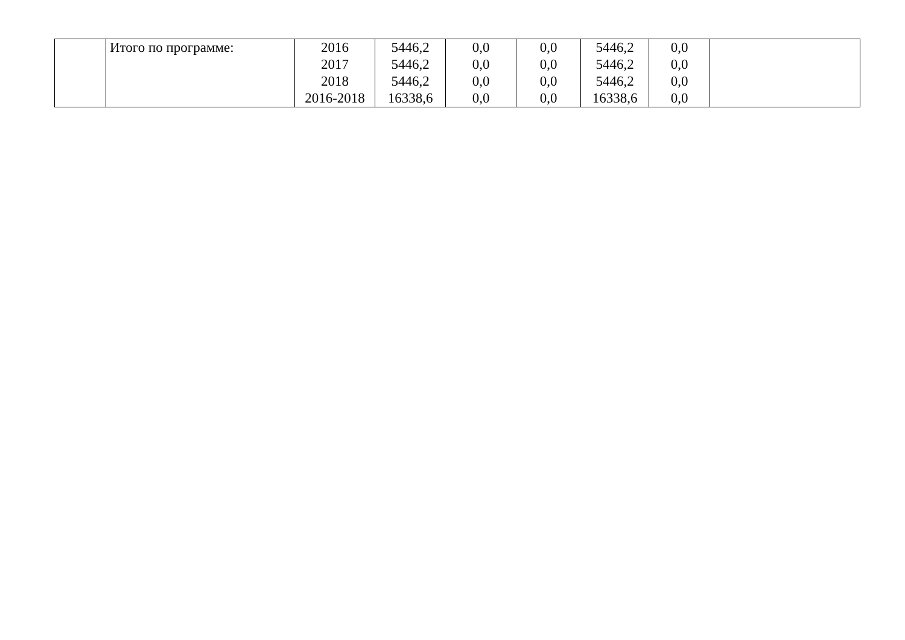| | Итого по программе: | 2016 2017 2018 2016-2018 | 5446,2 5446,2 5446,2 16338,6 | 0,0 0,0 0,0 0,0 | 0,0 0,0 0,0 0,0 | 5446,2 5446,2 5446,2 16338,6 | 0,0 0,0 0,0 0,0 | |